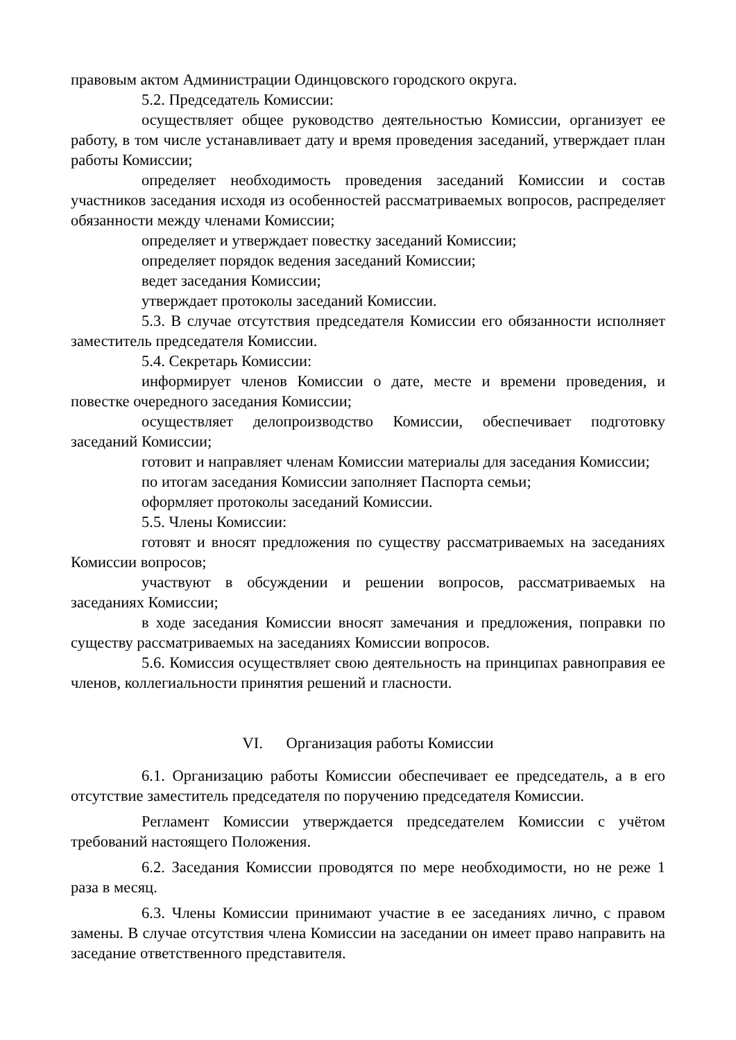правовым актом Администрации Одинцовского городского округа.
5.2. Председатель Комиссии:
осуществляет общее руководство деятельностью Комиссии, организует ее работу, в том числе устанавливает дату и время проведения заседаний, утверждает план работы Комиссии;
определяет необходимость проведения заседаний Комиссии и состав участников заседания исходя из особенностей рассматриваемых вопросов, распределяет обязанности между членами Комиссии;
определяет и утверждает повестку заседаний Комиссии;
определяет порядок ведения заседаний Комиссии;
ведет заседания Комиссии;
утверждает протоколы заседаний Комиссии.
5.3. В случае отсутствия председателя Комиссии его обязанности исполняет заместитель председателя Комиссии.
5.4. Секретарь Комиссии:
информирует членов Комиссии о дате, месте и времени проведения, и повестке очередного заседания Комиссии;
осуществляет делопроизводство Комиссии, обеспечивает подготовку заседаний Комиссии;
готовит и направляет членам Комиссии материалы для заседания Комиссии;
по итогам заседания Комиссии заполняет Паспорта семьи;
оформляет протоколы заседаний Комиссии.
5.5. Члены Комиссии:
готовят и вносят предложения по существу рассматриваемых на заседаниях Комиссии вопросов;
участвуют в обсуждении и решении вопросов, рассматриваемых на заседаниях Комиссии;
в ходе заседания Комиссии вносят замечания и предложения, поправки по существу рассматриваемых на заседаниях Комиссии вопросов.
5.6. Комиссия осуществляет свою деятельность на принципах равноправия ее членов, коллегиальности принятия решений и гласности.
VI. Организация работы Комиссии
6.1. Организацию работы Комиссии обеспечивает ее председатель, а в его отсутствие заместитель председателя по поручению председателя Комиссии.
Регламент Комиссии утверждается председателем Комиссии с учётом требований настоящего Положения.
6.2. Заседания Комиссии проводятся по мере необходимости, но не реже 1 раза в месяц.
6.3. Члены Комиссии принимают участие в ее заседаниях лично, с правом замены. В случае отсутствия члена Комиссии на заседании он имеет право направить на заседание ответственного представителя.